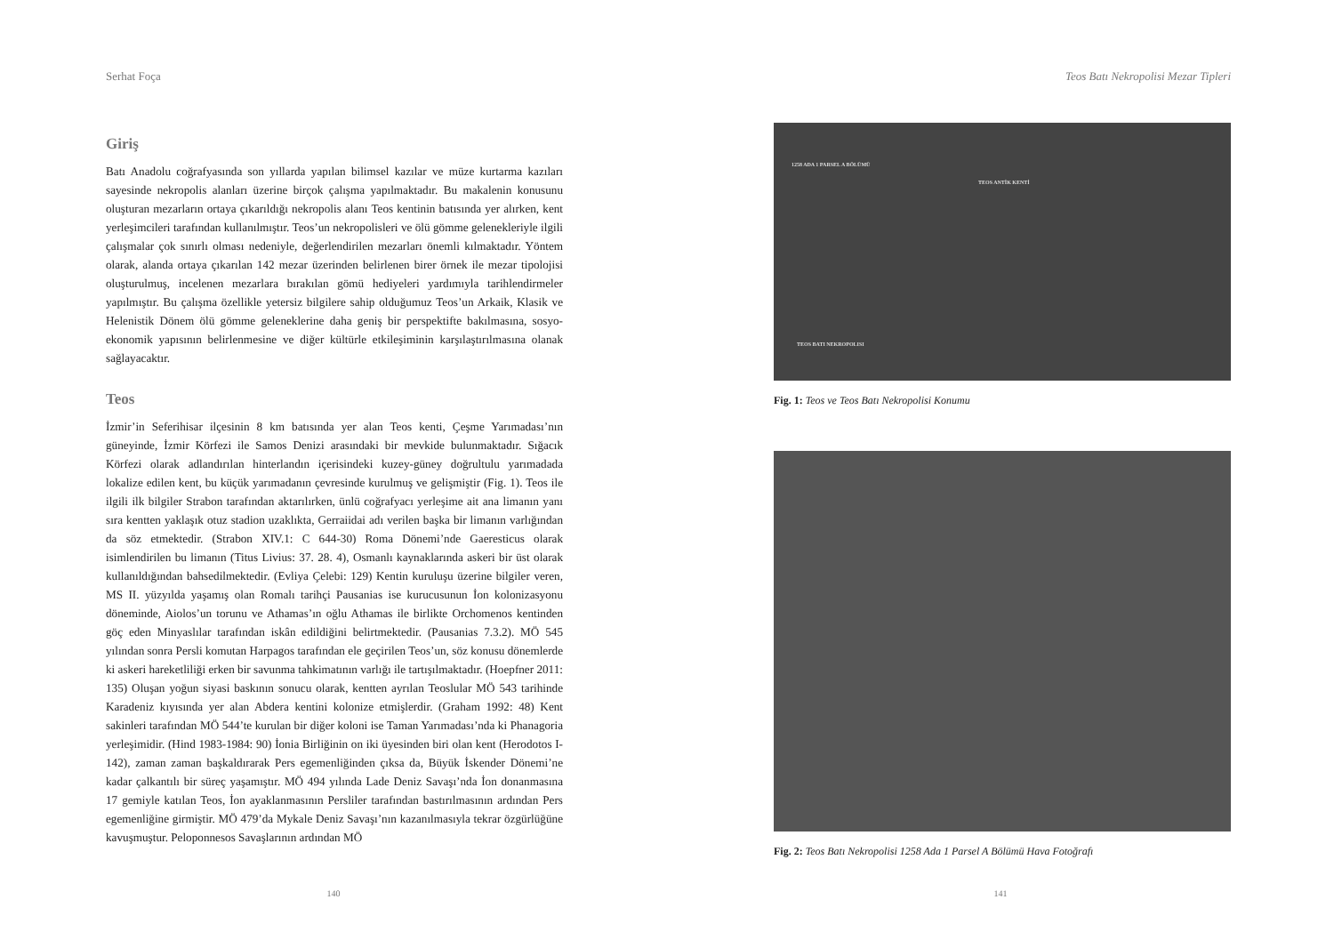Serhat Foça
Giriş
Batı Anadolu coğrafyasında son yıllarda yapılan bilimsel kazılar ve müze kurtarma kazıları sayesinde nekropolis alanları üzerine birçok çalışma yapılmaktadır. Bu makalenin konusunu oluşturan mezarların ortaya çıkarıldığı nekropolis alanı Teos kentinin batısında yer alırken, kent yerleşimcileri tarafından kullanılmıştır. Teos’un nekropolisleri ve ölü gömme gelenekleriyle ilgili çalışmalar çok sınırlı olması nedeniyle, değerlendirilen mezarları önemli kılmaktadır. Yöntem olarak, alanda ortaya çıkarılan 142 mezar üzerinden belirlenen birer örnek ile mezar tipolojisi oluşturulmuş, incelenen mezarlara bırakılan gömü hediyeleri yardımıyla tarihlendirmeler yapılmıştır. Bu çalışma özellikle yetersiz bilgilere sahip olduğumuz Teos’un Arkaik, Klasik ve Helenistik Dönem ölü gömme geleneklerine daha geniş bir perspektifte bakılmasına, sosyo-ekonomik yapısının belirlenmesine ve diğer kültürle etkileşiminin karşılaştırılmasına olanak sağlayacaktır.
Teos
İzmir’in Seferihisar ilçesinin 8 km batısında yer alan Teos kenti, Çeşme Yarımadası’nın güneyinde, İzmir Körfezi ile Samos Denizi arasındaki bir mevkide bulunmaktadır. Sığacık Körfezi olarak adlandırılan hinterlandın içerisindeki kuzey-güney doğrultulu yarımadada lokalize edilen kent, bu küçük yarımadanın çevresinde kurulmuş ve gelişmiştir (Fig. 1). Teos ile ilgili ilk bilgiler Strabon tarafından aktarılırken, ünlü coğrafyacı yerleşime ait ana limanın yanı sıra kentten yaklaşık otuz stadion uzaklıkta, Gerraiidai adı verilen başka bir limanın varlığından da söz etmektedir. (Strabon XIV.1: C 644-30) Roma Dönemi’nde Gaeresticus olarak isimlendirilen bu limanın (Titus Livius: 37. 28. 4), Osmanlı kaynaklarında askeri bir üst olarak kullanıldığından bahsedilmektedir. (Evliya Çelebi: 129) Kentin kuruluşu üzerine bilgiler veren, MS II. yüzyılda yaşamış olan Romalı tarihçi Pausanias ise kurucusunun İon kolonizasyonu döneminde, Aiolos’un torunu ve Athamas’ın oğlu Athamas ile birlikte Orchomenos kentinden göç eden Minyaslılar tarafından iskân edildiğini belirtmektedir. (Pausanias 7.3.2). MÖ 545 yılından sonra Persli komutan Harpagos tarafından ele geçirilen Teos’un, söz konusu dönemlerde ki askeri hareketliliği erken bir savunma tahkimatının varlığı ile tartışılmaktadır. (Hoepfner 2011: 135) Oluşan yoğun siyasi baskının sonucu olarak, kentten ayrılan Teoslular MÖ 543 tarihinde Karadeniz kıyısında yer alan Abdera kentini kolonize etmişlerdir. (Graham 1992: 48) Kent sakinleri tarafından MÖ 544’te kurulan bir diğer koloni ise Taman Yarımadası’nda ki Phanagoria yerleşimidir. (Hind 1983-1984: 90) İonia Birliğinin on iki üyesinden biri olan kent (Herodotos I-142), zaman zaman başkaldırarak Pers egemenliğinden çıksa da, Büyük İskender Dönemi’ne kadar çalkantılı bir süreç yaşamıştır. MÖ 494 yılında Lade Deniz Savaşı’nda İon donanmasına 17 gemiyle katılan Teos, İon ayaklanmasının Persliler tarafından bastırılmasının ardından Pers egemenliğine girmiştir. MÖ 479’da Mykale Deniz Savaşı’nın kazanılmasıyla tekrar özgürlüğüne kavuşmuştur. Peloponnesos Savaşlarının ardından MÖ
140
Teos Batı Nekropolisi Mezar Tipleri
1258 ADA 1 PARSEL A BÖLÜMÜ
TEOS ANTİK KENTİ
TEOS BATI NEKROPOLISI
Fig. 1: Teos ve Teos Batı Nekropolisi Konumu
Fig. 2: Teos Batı Nekropolisi 1258 Ada 1 Parsel A Bölümü Hava Fotoğrafı
141